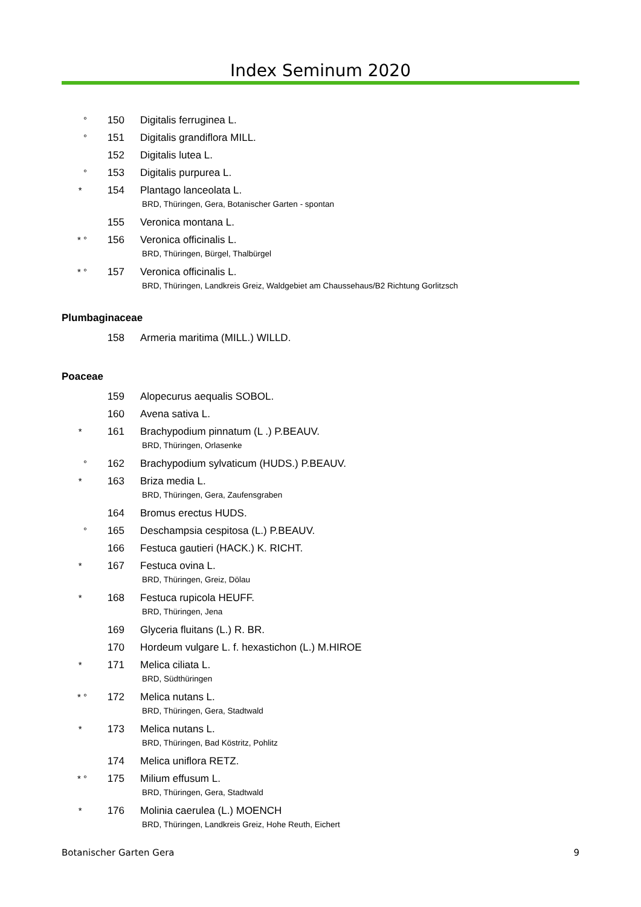Index Seminum 2020
° 150 Digitalis ferruginea L.
° 151 Digitalis grandiflora MILL.
152 Digitalis lutea L.
° 153 Digitalis purpurea L.
* 154 Plantago lanceolata L.
BRD, Thüringen, Gera, Botanischer Garten - spontan
155 Veronica montana L.
* ° 156 Veronica officinalis L.
BRD, Thüringen, Bürgel, Thalbürgel
* ° 157 Veronica officinalis L.
BRD, Thüringen, Landkreis Greiz, Waldgebiet am Chaussehaus/B2 Richtung Gorlitzsch
Plumbaginaceae
158 Armeria maritima (MILL.) WILLD.
Poaceae
159 Alopecurus aequalis SOBOL.
160 Avena sativa L.
* 161 Brachypodium pinnatum (L .) P.BEAUV.
BRD, Thüringen, Orlasenke
° 162 Brachypodium sylvaticum (HUDS.) P.BEAUV.
* 163 Briza media L.
BRD, Thüringen, Gera, Zaufensgraben
164 Bromus erectus HUDS.
° 165 Deschampsia cespitosa (L.) P.BEAUV.
166 Festuca gautieri (HACK.) K. RICHT.
* 167 Festuca ovina L.
BRD, Thüringen, Greiz, Dölau
* 168 Festuca rupicola HEUFF.
BRD, Thüringen, Jena
169 Glyceria fluitans (L.) R. BR.
170 Hordeum vulgare L. f. hexastichon (L.) M.HIROE
* 171 Melica ciliata L.
BRD, Südthüringen
* ° 172 Melica nutans L.
BRD, Thüringen, Gera, Stadtwald
* 173 Melica nutans L.
BRD, Thüringen, Bad Köstritz, Pohlitz
174 Melica uniflora RETZ.
* ° 175 Milium effusum L.
BRD, Thüringen, Gera, Stadtwald
* 176 Molinia caerulea (L.) MOENCH
BRD, Thüringen, Landkreis Greiz, Hohe Reuth, Eichert
Botanischer Garten Gera 9